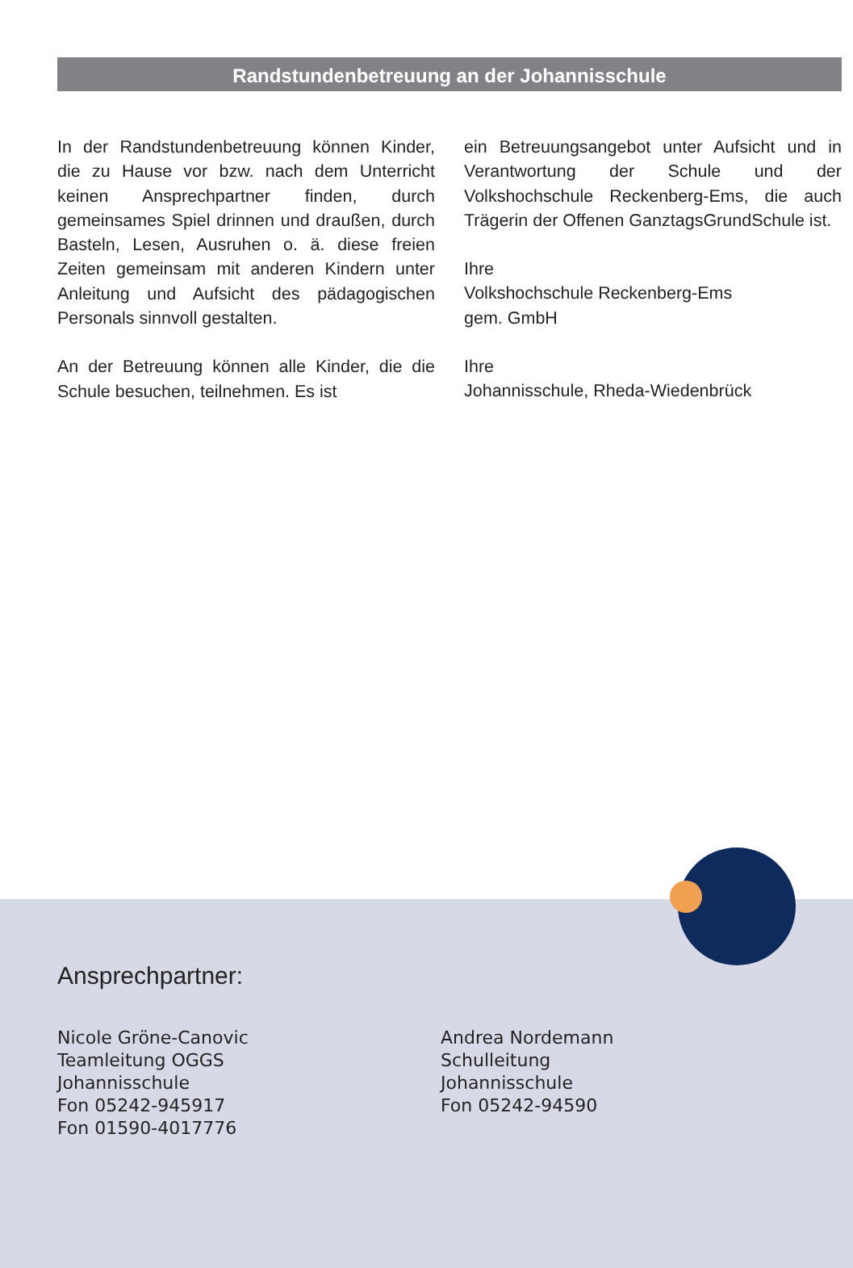Randstundenbetreuung an der Johannisschule
In der Randstundenbetreuung können Kinder, die zu Hause vor bzw. nach dem Unterricht keinen Ansprechpartner finden, durch gemeinsames Spiel drinnen und draußen, durch Basteln, Lesen, Ausruhen o. ä. diese freien Zeiten gemeinsam mit anderen Kindern unter Anleitung und Aufsicht des pädagogischen Personals sinnvoll gestalten.
An der Betreuung können alle Kinder, die die Schule besuchen, teilnehmen. Es ist
ein Betreuungsangebot unter Aufsicht und in Verantwortung der Schule und der Volkshochschule Reckenberg-Ems, die auch Trägerin der Offenen GanztagsGrundSchule ist.
Ihre
Volkshochschule Reckenberg-Ems
gem. GmbH
Ihre
Johannisschule, Rheda-Wiedenbrück
Ansprechpartner:
Nicole Gröne-Canovic
Teamleitung OGGS
Johannisschule
Fon 05242-945917
Fon 01590-4017776
Andrea Nordemann
Schulleitung
Johannisschule
Fon 05242-94590